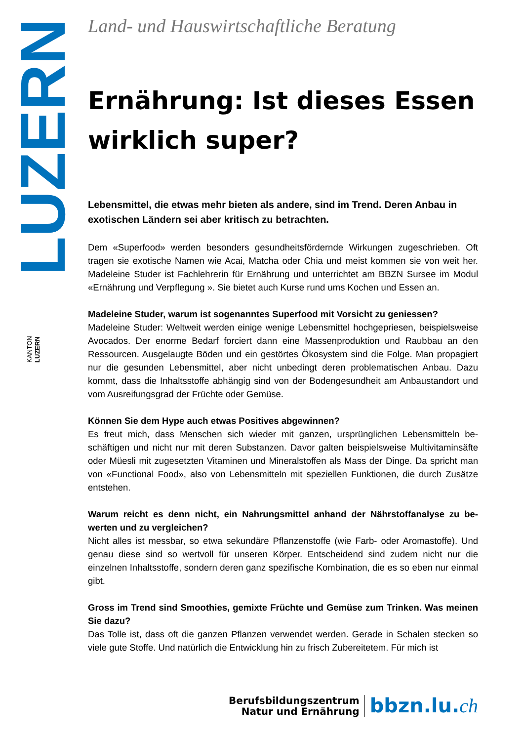LUZERN
KANTON
LUZERN
Land- und Hauswirtschaftliche Beratung
Ernährung: Ist dieses Essen wirklich super?
Lebensmittel, die etwas mehr bieten als andere, sind im Trend. Deren Anbau in exotischen Ländern sei aber kritisch zu betrachten.
Dem «Superfood» werden besonders gesundheitsfördernde Wirkungen zugeschrieben. Oft tragen sie exotische Namen wie Acai, Matcha oder Chia und meist kommen sie von weit her. Madeleine Studer ist Fachlehrerin für Ernährung und unterrichtet am BBZN Sursee im Modul «Ernährung und Verpflegung ». Sie bietet auch Kurse rund ums Kochen und Essen an.
Madeleine Studer, warum ist sogenanntes Superfood mit Vorsicht zu geniessen?
Madeleine Studer: Weltweit werden einige wenige Lebensmittel hochgepriesen, beispiels­weise Avocados. Der enorme Bedarf forciert dann eine Massenproduktion und Raubbau an den Ressourcen. Ausgelaugte Böden und ein gestörtes Ökosystem sind die Folge. Man propagiert nur die gesunden Lebensmittel, aber nicht unbedingt deren problematischen An­bau. Dazu kommt, dass die Inhaltsstoffe abhängig sind von der Bodengesundheit am An­baustandort und vom Ausreifungsgrad der Früchte oder Gemüse.
Können Sie dem Hype auch etwas Positives abgewinnen?
Es freut mich, dass Menschen sich wieder mit ganzen, ursprünglichen Lebensmitteln be­schäftigen und nicht nur mit deren Substanzen. Davor galten beispielsweise Multivitamin­säfte oder Müesli mit zugesetzten Vitaminen und Mineralstoffen als Mass der Dinge. Da spricht man von «Functional Food», also von Lebensmitteln mit speziellen Funktionen, die durch Zusätze entstehen.
Warum reicht es denn nicht, ein Nahrungsmittel anhand der Nährstoffanalyse zu be­werten und zu vergleichen?
Nicht alles ist messbar, so etwa sekundäre Pflanzenstoffe (wie Farb- oder Aromastoffe). Und genau diese sind so wertvoll für unseren Körper. Entscheidend sind zudem nicht nur die einzelnen Inhaltsstoffe, sondern deren ganz spezifische Kombination, die es so eben nur einmal gibt.
Gross im Trend sind Smoothies, gemixte Früchte und Gemüse zum Trinken. Was meinen Sie dazu?
Das Tolle ist, dass oft die ganzen Pflanzen verwendet werden. Gerade in Schalen stecken so viele gute Stoffe. Und natürlich die Entwicklung hin zu frisch Zubereitetem. Für mich ist
Berufsbildungszentrum
Natur und Ernährung
bbzn.lu.ch